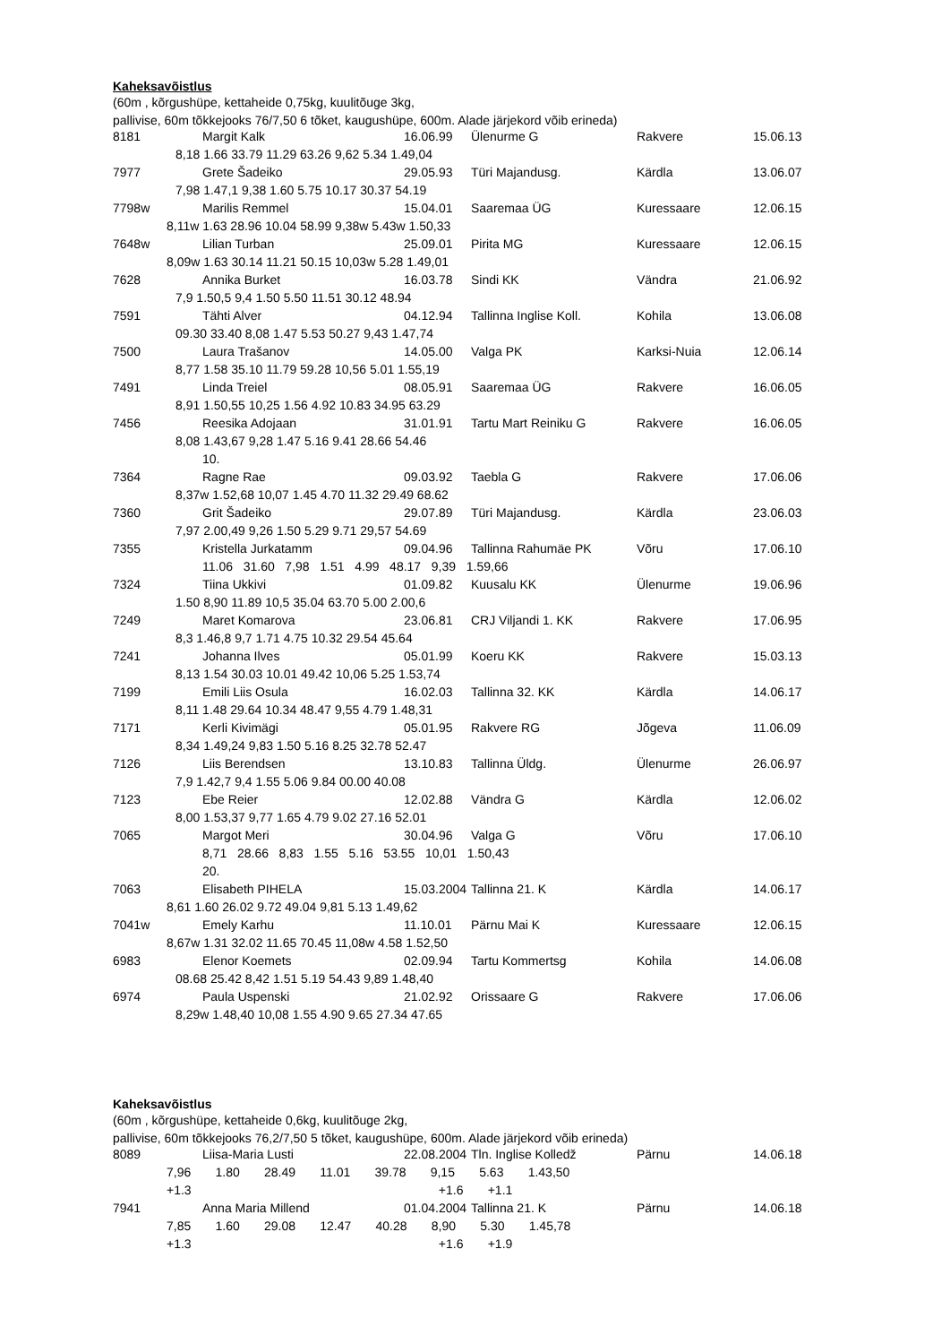Kaheksavõistlus
(60m , kõrgushüpe, kettaheide 0,75kg, kuulitõuge 3kg,
pallivise, 60m tõkkejooks 76/7,50 6 tõket, kaugushüpe, 600m. Alade järjekord võib erineda)
| 8181 | Margit Kalk | 16.06.99 | Ülenurme G | Rakvere | 15.06.13 |
| 8,18 1.66 33.79 11.29 63.26 9,62 5.34 1.49,04 | | | | | |
| 7977 | Grete Šadeiko | 29.05.93 | Türi Majandusg. | Kärdla | 13.06.07 |
| 7,98 1.47,1 9,38 1.60 5.75 10.17 30.37 54.19 | | | | | |
| 7798w | Marilis Remmel | 15.04.01 | Saaremaa ÜG | Kuressaare | 12.06.15 |
| 8,11w 1.63 28.96 10.04 58.99 9,38w 5.43w 1.50,33 | | | | | |
| 7648w | Lilian Turban | 25.09.01 | Pirita MG | Kuressaare | 12.06.15 |
| 8,09w 1.63 30.14 11.21 50.15 10,03w 5.28 1.49,01 | | | | | |
| 7628 | Annika Burket | 16.03.78 | Sindi KK | Vändra | 21.06.92 |
| 7,9 1.50,5 9,4 1.50 5.50 11.51 30.12 48.94 | | | | | |
| 7591 | Tähti Alver | 04.12.94 | Tallinna Inglise Koll. | Kohila | 13.06.08 |
| 09.30 33.40 8,08 1.47 5.53 50.27 9,43 1.47,74 | | | | | |
| 7500 | Laura Trašanov | 14.05.00 | Valga PK | Karksi-Nuia | 12.06.14 |
| 8,77 1.58 35.10 11.79 59.28 10,56 5.01 1.55,19 | | | | | |
| 7491 | Linda Treiel | 08.05.91 | Saaremaa ÜG | Rakvere | 16.06.05 |
| 8,91 1.50,55 10,25 1.56 4.92 10.83 34.95 63.29 | | | | | |
| 7456 | Reesika Adojaan | 31.01.91 | Tartu Mart Reiniku G | Rakvere | 16.06.05 |
| 8,08 1.43,67 9,28 1.47 5.16 9.41 28.66 54.46 | | | | | |
| | 10. | | | | |
| 7364 | Ragne Rae | 09.03.92 | Taebla G | Rakvere | 17.06.06 |
| 8,37w 1.52,68 10,07 1.45 4.70 11.32 29.49 68.62 | | | | | |
| 7360 | Grit Šadeiko | 29.07.89 | Türi Majandusg. | Kärdla | 23.06.03 |
| 7,97 2.00,49 9,26 1.50 5.29 9.71 29,57 54.69 | | | | | |
| 7355 | Kristella Jurkatamm | 09.04.96 | Tallinna Rahumäe PK | Võru | 17.06.10 |
| | 11.06 31.60 7,98 1.51 4.99 48.17 9,39 1.59,66 | | | | |
| 7324 | Tiina Ukkivi | 01.09.82 | Kuusalu KK | Ülenurme | 19.06.96 |
| 1.50 8,90 11.89 10,5 35.04 63.70 5.00 2.00,6 | | | | | |
| 7249 | Maret Komarova | 23.06.81 | CRJ Viljandi 1. KK | Rakvere | 17.06.95 |
| 8,3 1.46,8 9,7 1.71 4.75 10.32 29.54 45.64 | | | | | |
| 7241 | Johanna Ilves | 05.01.99 | Koeru KK | Rakvere | 15.03.13 |
| 8,13 1.54 30.03 10.01 49.42 10,06 5.25 1.53,74 | | | | | |
| 7199 | Emili Liis Osula | 16.02.03 | Tallinna 32. KK | Kärdla | 14.06.17 |
| 8,11 1.48 29.64 10.34 48.47 9,55 4.79 1.48,31 | | | | | |
| 7171 | Kerli Kivimägi | 05.01.95 | Rakvere RG | Jõgeva | 11.06.09 |
| 8,34 1.49,24 9,83 1.50 5.16 8.25 32.78 52.47 | | | | | |
| 7126 | Liis Berendsen | 13.10.83 | Tallinna Üldg. | Ülenurme | 26.06.97 |
| 7,9 1.42,7 9,4 1.55 5.06 9.84 00.00 40.08 | | | | | |
| 7123 | Ebe Reier | 12.02.88 | Vändra G | Kärdla | 12.06.02 |
| 8,00 1.53,37 9,77 1.65 4.79 9.02 27.16 52.01 | | | | | |
| 7065 | Margot Meri | 30.04.96 | Valga G | Võru | 17.06.10 |
| | 8,71 28.66 8,83 1.55 5.16 53.55 10,01 1.50,43 | | | | |
| | 20. | | | | |
| 7063 | Elisabeth PIHELA | 15.03.2004 | Tallinna 21. K | Kärdla | 14.06.17 |
| 8,61 1.60 26.02 9.72 49.04 9,81 5.13 1.49,62 | | | | | |
| 7041w | Emely Karhu | 11.10.01 | Pärnu Mai K | Kuressaare | 12.06.15 |
| 8,67w 1.31 32.02 11.65 70.45 11,08w 4.58 1.52,50 | | | | | |
| 6983 | Elenor Koemets | 02.09.94 | Tartu Kommertsg | Kohila | 14.06.08 |
| 08.68 25.42 8,42 1.51 5.19 54.43 9,89 1.48,40 | | | | | |
| 6974 | Paula Uspenski | 21.02.92 | Orissaare G | Rakvere | 17.06.06 |
| 8,29w 1.48,40 10,08 1.55 4.90 9.65 27.34 47.65 | | | | | |
Kaheksavõistlus
(60m , kõrgushüpe, kettaheide 0,6kg, kuulitõuge 2kg,
pallivise, 60m tõkkejooks 76,2/7,50 5 tõket, kaugushüpe, 600m. Alade järjekord võib erineda)
| 8089 | Liisa-Maria Lusti | 22.08.2004 | Tln. Inglise Kolledž | Pärnu | 14.06.18 |
| 7,96 1.80 28.49 11.01 39.78 9,15 5.63 1.43,50 | | | | | |
| +1.3 +1.6 +1.1 | | | | | |
| 7941 | Anna Maria Millend | 01.04.2004 | Tallinna 21. K | Pärnu | 14.06.18 |
| 7,85 1.60 29.08 12.47 40.28 8,90 5.30 1.45,78 | | | | | |
| +1.3 +1.6 +1.9 | | | | | |